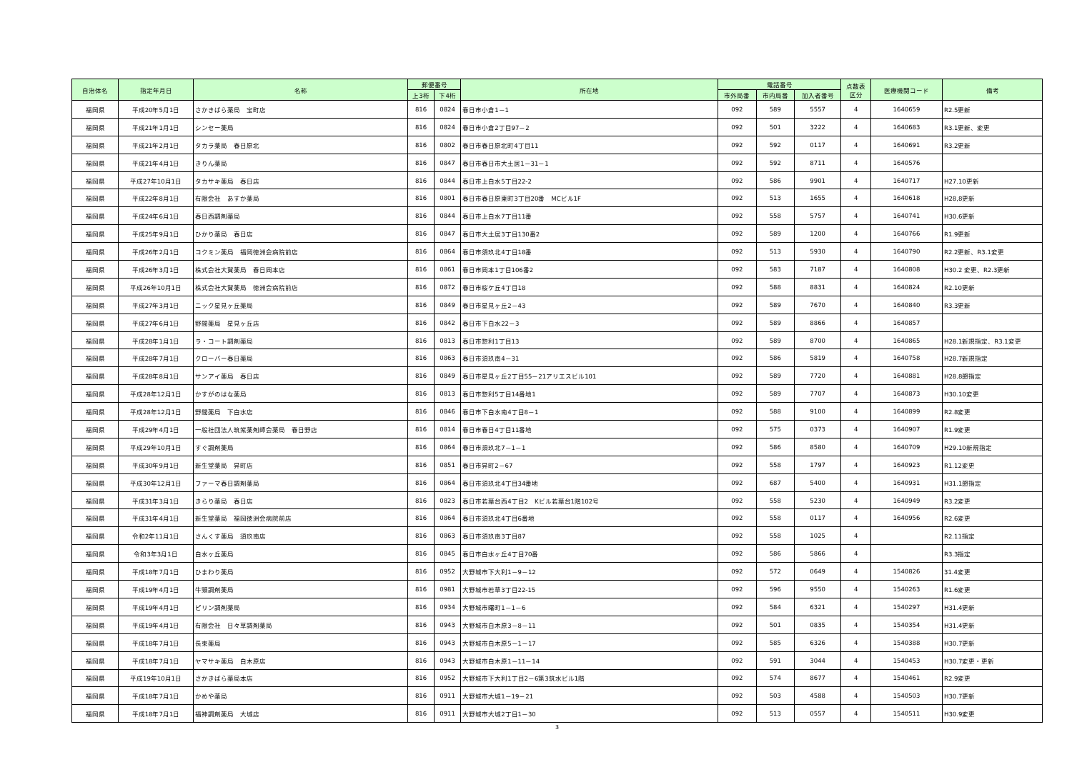| 自治体名 | 指定年月日 | 名称 | 郵便番号 | | 所在地 | 電話番号 | | | 点数表 区分 | 医療機関コード | 備考 |
| --- | --- | --- | --- | --- | --- | --- | --- | --- | --- | --- | --- |
| | | | 上3桁 | 下4桁 | | 市外局番 | 市内局番 | 加入者番号 | | | |
| 福岡県 | 平成20年5月1日 | さかきばら薬局 宝町店 | 816 | 0824 | 春日市小倉1－1 | 092 | 589 | 5557 | 4 | 1640659 | R2.5更新 |
| 福岡県 | 平成21年1月1日 | シンセー薬局 | 816 | 0824 | 春日市小倉2丁目97－2 | 092 | 501 | 3222 | 4 | 1640683 | R3.1更新、変更 |
| 福岡県 | 平成21年2月1日 | タカラ薬局 春日原北 | 816 | 0802 | 春日市春日原北町4丁目11 | 092 | 592 | 0117 | 4 | 1640691 | R3.2更新 |
| 福岡県 | 平成21年4月1日 | きりん薬局 | 816 | 0847 | 春日市春日市大土居1－31－1 | 092 | 592 | 8711 | 4 | 1640576 | |
| 福岡県 | 平成27年10月1日 | タカサキ薬局 春日店 | 816 | 0844 | 春日市上白水5丁目22-2 | 092 | 586 | 9901 | 4 | 1640717 | H27.10更新 |
| 福岡県 | 平成22年8月1日 | 有限会社 あすか薬局 | 816 | 0801 | 春日市春日原東町3丁目20番 MCビル1F | 092 | 513 | 1655 | 4 | 1640618 | H28,8更新 |
| 福岡県 | 平成24年6月1日 | 春日西調剤薬局 | 816 | 0844 | 春日市上白水7丁目11番 | 092 | 558 | 5757 | 4 | 1640741 | H30.6更新 |
| 福岡県 | 平成25年9月1日 | ひかり薬局 春日店 | 816 | 0847 | 春日市大土居3丁目130番2 | 092 | 589 | 1200 | 4 | 1640766 | R1.9更新 |
| 福岡県 | 平成26年2月1日 | コクミン薬局 福岡徳洲会病院前店 | 816 | 0864 | 春日市須玖北4丁目18番 | 092 | 513 | 5930 | 4 | 1640790 | R2.2更新、R3.1変更 |
| 福岡県 | 平成26年3月1日 | 株式会社大賀薬局 春日岡本店 | 816 | 0861 | 春日市岡本1丁目106番2 | 092 | 583 | 7187 | 4 | 1640808 | H30.2 変更、R2.3更新 |
| 福岡県 | 平成26年10月1日 | 株式会社大賀薬局 徳洲会病院前店 | 816 | 0872 | 春日市桜ケ丘4丁目18 | 092 | 588 | 8831 | 4 | 1640824 | R2.10更新 |
| 福岡県 | 平成27年3月1日 | ニック星見ヶ丘薬局 | 816 | 0849 | 春日市星見ヶ丘2－43 | 092 | 589 | 7670 | 4 | 1640840 | R3.3更新 |
| 福岡県 | 平成27年6月1日 | 野間薬局 星見ヶ丘店 | 816 | 0842 | 春日市下白水22－3 | 092 | 589 | 8866 | 4 | 1640857 | |
| 福岡県 | 平成28年1月1日 | ラ・コート調剤薬局 | 816 | 0813 | 春日市惣利1丁目13 | 092 | 589 | 8700 | 4 | 1640865 | H28.1新規指定、R3.1変更 |
| 福岡県 | 平成28年7月1日 | クローバー春日薬局 | 816 | 0863 | 春日市須玖南4－31 | 092 | 586 | 5819 | 4 | 1640758 | H28.7新規指定 |
| 福岡県 | 平成28年8月1日 | サンアイ薬局 春日店 | 816 | 0849 | 春日市星見ヶ丘2丁目55－21アリエスビル101 | 092 | 589 | 7720 | 4 | 1640881 | H28.8遡指定 |
| 福岡県 | 平成28年12月1日 | かすがのはな薬局 | 816 | 0813 | 春日市惣利5丁目14番地1 | 092 | 589 | 7707 | 4 | 1640873 | H30.10変更 |
| 福岡県 | 平成28年12月1日 | 野間薬局 下白水店 | 816 | 0846 | 春日市下白水南4丁目8－1 | 092 | 588 | 9100 | 4 | 1640899 | R2.8変更 |
| 福岡県 | 平成29年4月1日 | 一般社団法人筑紫薬剤師会薬局 春日野店 | 816 | 0814 | 春日市春日4丁目11番地 | 092 | 575 | 0373 | 4 | 1640907 | R1.9変更 |
| 福岡県 | 平成29年10月1日 | すぐ調剤薬局 | 816 | 0864 | 春日市須玖北7－1－1 | 092 | 586 | 8580 | 4 | 1640709 | H29.10新規指定 |
| 福岡県 | 平成30年9月1日 | 新生堂薬局 昇町店 | 816 | 0851 | 春日市昇町2－67 | 092 | 558 | 1797 | 4 | 1640923 | R1.12変更 |
| 福岡県 | 平成30年12月1日 | ファーマ春日調剤薬局 | 816 | 0864 | 春日市須玖北4丁目34番地 | 092 | 687 | 5400 | 4 | 1640931 | H31.1遡指定 |
| 福岡県 | 平成31年3月1日 | きらり薬局 春日店 | 816 | 0823 | 春日市若葉台西4丁目2 Kビル若葉台1階102号 | 092 | 558 | 5230 | 4 | 1640949 | R3.2変更 |
| 福岡県 | 平成31年4月1日 | 新生堂薬局 福岡徳洲会病院前店 | 816 | 0864 | 春日市須玖北4丁目6番地 | 092 | 558 | 0117 | 4 | 1640956 | R2.6変更 |
| 福岡県 | 令和2年11月1日 | さんくす薬局 須玖南店 | 816 | 0863 | 春日市須玖南3丁目87 | 092 | 558 | 1025 | 4 | | R2.11指定 |
| 福岡県 | 令和3年3月1日 | 白水ヶ丘薬局 | 816 | 0845 | 春日市白水ヶ丘4丁目70番 | 092 | 586 | 5866 | 4 | | R3.3指定 |
| 福岡県 | 平成18年7月1日 | ひまわり薬局 | 816 | 0952 | 大野城市下大利1－9－12 | 092 | 572 | 0649 | 4 | 1540826 | 31.4変更 |
| 福岡県 | 平成19年4月1日 | 牛頸調剤薬局 | 816 | 0981 | 大野城市若草3丁目22-15 | 092 | 596 | 9550 | 4 | 1540263 | R1.6変更 |
| 福岡県 | 平成19年4月1日 | ピリン調剤薬局 | 816 | 0934 | 大野城市曙町1－1－6 | 092 | 584 | 6321 | 4 | 1540297 | H31.4更新 |
| 福岡県 | 平成19年4月1日 | 有限会社 日々草調剤薬局 | 816 | 0943 | 大野城市白木原3－8－11 | 092 | 501 | 0835 | 4 | 1540354 | H31.4更新 |
| 福岡県 | 平成18年7月1日 | 長束薬局 | 816 | 0943 | 大野城市白木原5－1－17 | 092 | 585 | 6326 | 4 | 1540388 | H30.7更新 |
| 福岡県 | 平成18年7月1日 | ヤマサキ薬局 白木原店 | 816 | 0943 | 大野城市白木原1－11－14 | 092 | 591 | 3044 | 4 | 1540453 | H30.7変更・更新 |
| 福岡県 | 平成19年10月1日 | さかきばら薬局本店 | 816 | 0952 | 大野城市下大利1丁目2－6第3筑水ビル1階 | 092 | 574 | 8677 | 4 | 1540461 | R2.9変更 |
| 福岡県 | 平成18年7月1日 | かめや薬局 | 816 | 0911 | 大野城市大城1－19－21 | 092 | 503 | 4588 | 4 | 1540503 | H30.7更新 |
| 福岡県 | 平成18年7月1日 | 福神調剤薬局 大城店 | 816 | 0911 | 大野城市大城2丁目1－30 | 092 | 513 | 0557 | 4 | 1540511 | H30.9変更 |
3